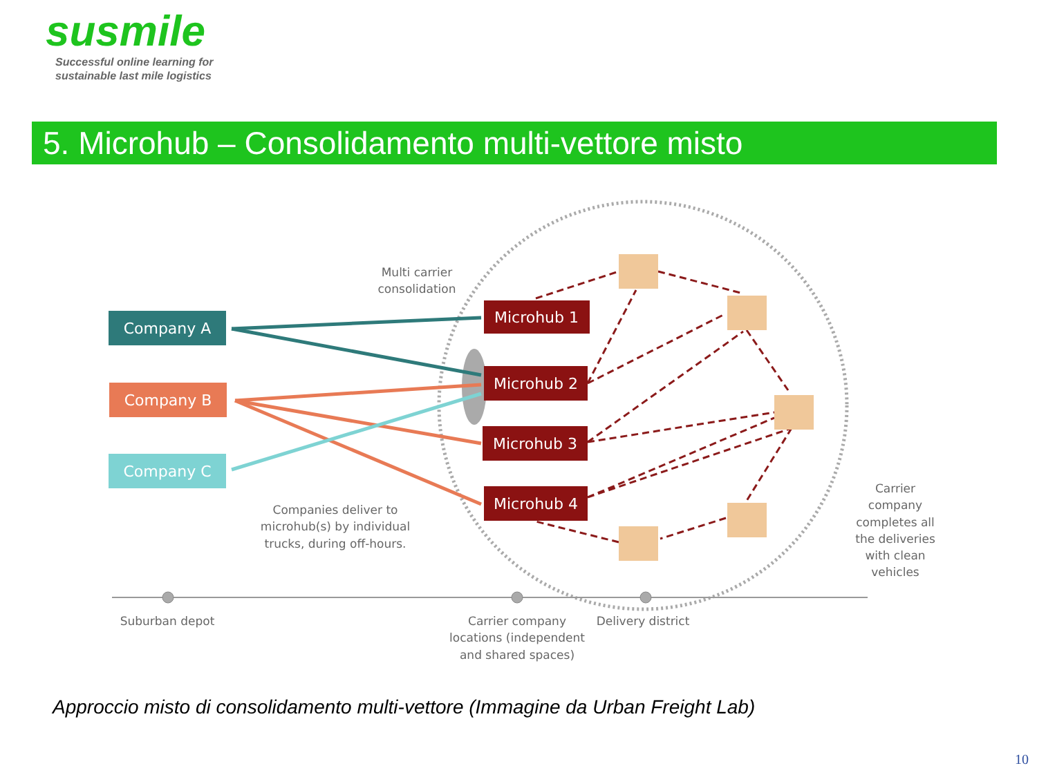susmile
Successful online learning for
sustainable last mile logistics
5. Microhub – Consolidamento multi-vettore misto
Company A
Company B
Company C
Microhub 1
Microhub 2
Microhub 3
Microhub 4
Multi carrier
consolidation
Companies deliver to
microhub(s) by individual
trucks, during off-hours.
Carrier
company
completes all
the deliveries
with clean
vehicles
Suburban depot
Carrier company
locations (independent
and shared spaces)
Delivery district
Approccio misto di consolidamento multi-vettore (Immagine da Urban Freight Lab)
10